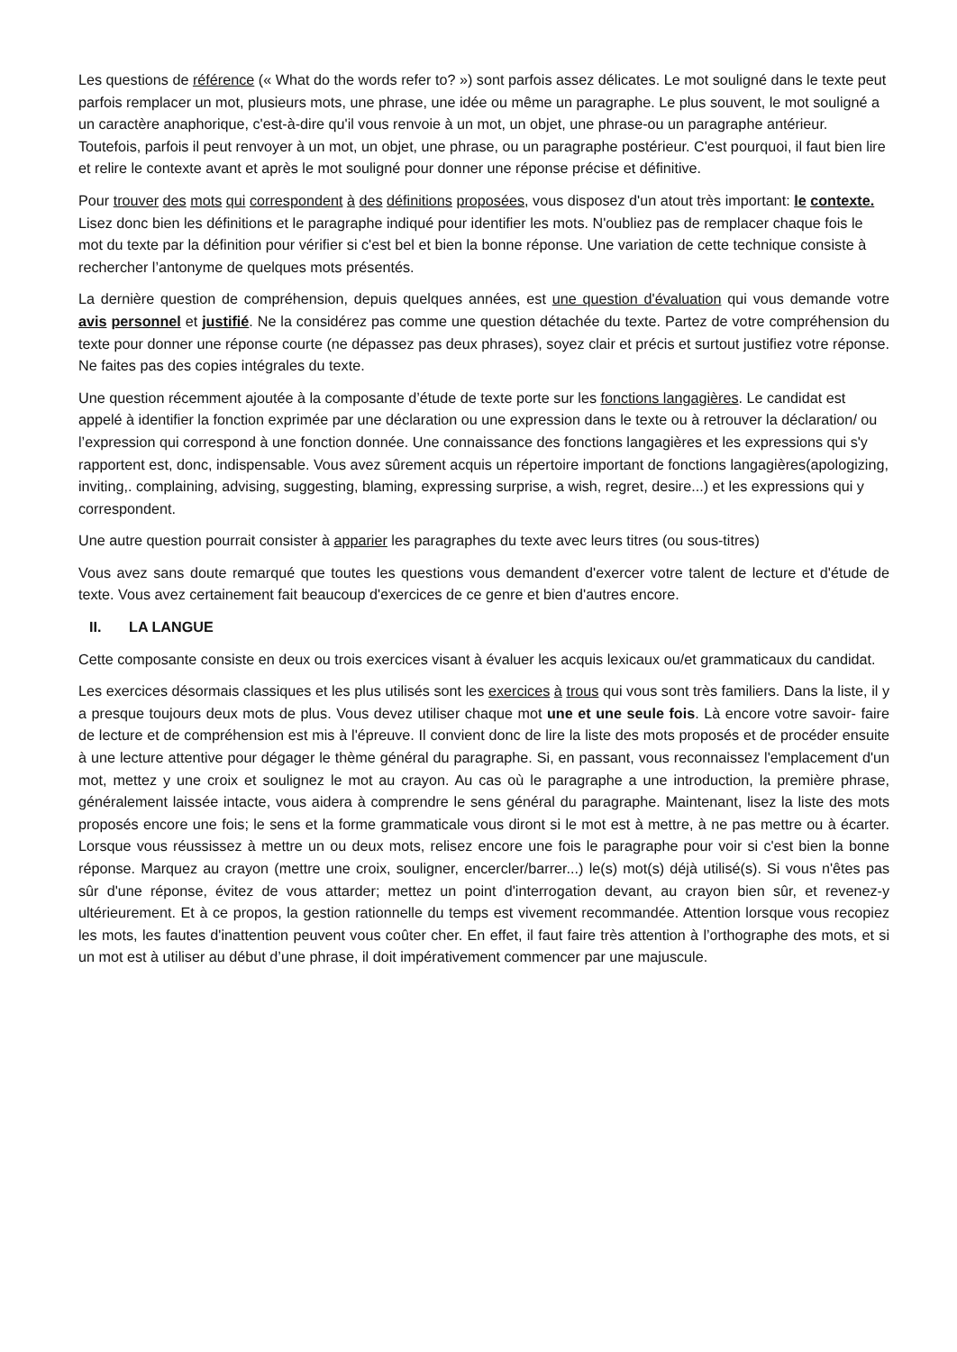Les questions de référence (« What do the words refer to? ») sont parfois assez délicates. Le mot souligné dans le texte peut parfois remplacer un mot, plusieurs mots, une phrase, une idée ou même un paragraphe. Le plus souvent, le mot souligné a un caractère anaphorique, c'est-à-dire qu'il vous renvoie à un mot, un objet, une phrase-ou un paragraphe antérieur. Toutefois, parfois il peut renvoyer à un mot, un objet, une phrase, ou un paragraphe postérieur. C'est pourquoi, il faut bien lire et relire le contexte avant et après le mot souligné pour donner une réponse précise et définitive.
Pour trouver des mots qui correspondent à des définitions proposées, vous disposez d'un atout très important: le contexte. Lisez donc bien les définitions et le paragraphe indiqué pour identifier les mots. N'oubliez pas de remplacer chaque fois le mot du texte par la définition pour vérifier si c'est bel et bien la bonne réponse. Une variation de cette technique consiste à rechercher l’antonyme de quelques mots présentés.
La dernière question de compréhension, depuis quelques années, est une question d'évaluation qui vous demande votre avis personnel et justifié. Ne la considérez pas comme une question détachée du texte. Partez de votre compréhension du texte pour donner une réponse courte (ne dépassez pas deux phrases), soyez clair et précis et surtout justifiez votre réponse. Ne faites pas des copies intégrales du texte.
Une question récemment ajoutée à la composante d’étude de texte porte sur les fonctions langagières. Le candidat est appelé à identifier la fonction exprimée par une déclaration ou une expression dans le texte ou à retrouver la déclaration/ ou l’expression qui correspond à une fonction donnée. Une connaissance des fonctions langagières et les expressions qui s'y rapportent est, donc, indispensable. Vous avez sûrement acquis un répertoire important de fonctions langagières(apologizing, inviting,. complaining, advising, suggesting, blaming, expressing surprise, a wish, regret, desire...) et les expressions qui y correspondent.
Une autre question pourrait consister à apparier les paragraphes du texte avec leurs titres (ou sous-titres)
Vous avez sans doute remarqué que toutes les questions vous demandent d'exercer votre talent de lecture et d'étude de texte. Vous avez certainement fait beaucoup d'exercices de ce genre et bien d'autres encore.
II. LA LANGUE
Cette composante consiste en deux ou trois exercices visant à évaluer les acquis lexicaux ou/et grammaticaux du candidat.
Les exercices désormais classiques et les plus utilisés sont les exercices à trous qui vous sont très familiers. Dans la liste, il y a presque toujours deux mots de plus. Vous devez utiliser chaque mot une et une seule fois. Là encore votre savoir- faire de lecture et de compréhension est mis à l'épreuve. Il convient donc de lire la liste des mots proposés et de procéder ensuite à une lecture attentive pour dégager le thème général du paragraphe. Si, en passant, vous reconnaissez l'emplacement d'un mot, mettez y une croix et soulignez le mot au crayon. Au cas où le paragraphe a une introduction, la première phrase, généralement laissée intacte, vous aidera à comprendre le sens général du paragraphe. Maintenant, lisez la liste des mots proposés encore une fois; le sens et la forme grammaticale vous diront si le mot est à mettre, à ne pas mettre ou à écarter. Lorsque vous réussissez à mettre un ou deux mots, relisez encore une fois le paragraphe pour voir si c'est bien la bonne réponse. Marquez au crayon (mettre une croix, souligner, encercler/barrer...) le(s) mot(s) déjà utilisé(s). Si vous n'êtes pas sûr d'une réponse, évitez de vous attarder; mettez un point d'interrogation devant, au crayon bien sûr, et revenez-y ultérieurement. Et à ce propos, la gestion rationnelle du temps est vivement recommandée. Attention lorsque vous recopiez les mots, les fautes d'inattention peuvent vous coûter cher. En effet, il faut faire très attention à l’orthographe des mots, et si un mot est à utiliser au début d’une phrase, il doit impérativement commencer par une majuscule.